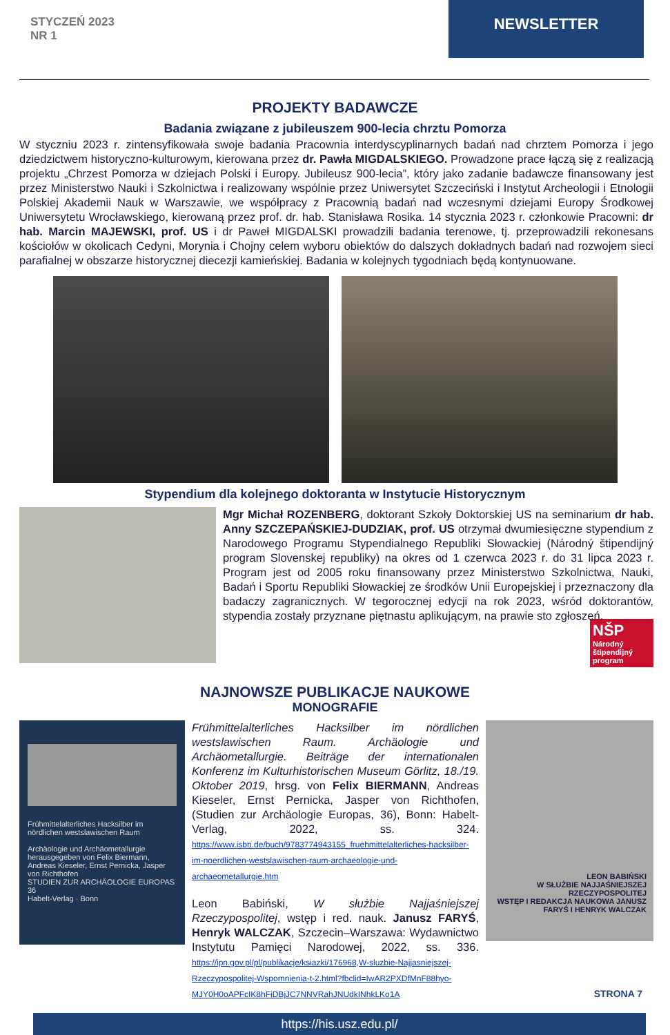STYCZEŃ 2023
NR 1
NEWSLETTER
PROJEKTY BADAWCZE
Badania związane z jubileuszem 900-lecia chrztu Pomorza
W styczniu 2023 r. zintensyfikowała swoje badania Pracownia interdyscyplinarnych badań nad chrztem Pomorza i jego dziedzictwem historyczno-kulturowym, kierowana przez dr. Pawła MIGDALSKIEGO. Prowadzone prace łączą się z realizacją projektu „Chrzest Pomorza w dziejach Polski i Europy. Jubileusz 900-lecia”, który jako zadanie badawcze finansowany jest przez Ministerstwo Nauki i Szkolnictwa i realizowany wspólnie przez Uniwersytet Szczeciński i Instytut Archeologii i Etnologii Polskiej Akademii Nauk w Warszawie, we współpracy z Pracownią badań nad wczesnymi dziejami Europy Środkowej Uniwersytetu Wrocławskiego, kierowaną przez prof. dr. hab. Stanisława Rosika. 14 stycznia 2023 r. członkowie Pracowni: dr hab. Marcin MAJEWSKI, prof. US i dr Paweł MIGDALSKI prowadzili badania terenowe, tj. przeprowadzili rekonesans kościołów w okolicach Cedyni, Morynia i Chojny celem wyboru obiektów do dalszych dokładnych badań nad rozwojem sieci parafialnej w obszarze historycznej diecezji kamieńskiej. Badania w kolejnych tygodniach będą kontynuowane.
Stypendium dla kolejnego doktoranta w Instytucie Historycznym
Mgr Michał ROZENBERG, doktorant Szkoły Doktorskiej US na seminarium dr hab. Anny SZCZEPAŃSKIEJ-DUDZIAK, prof. US otrzymał dwumiesięczne stypendium z Narodowego Programu Stypendialnego Republiki Słowackiej (Národný štipendijný program Slovenskej republiky) na okres od 1 czerwca 2023 r. do 31 lipca 2023 r. Program jest od 2005 roku finansowany przez Ministerstwo Szkolnictwa, Nauki, Badań i Sportu Republiki Słowackiej ze środków Unii Europejskiej i przeznaczony dla badaczy zagranicznych. W tegorocznej edycji na rok 2023, wśród doktorantów, stypendia zostały przyznane piętnastu aplikującym, na prawie sto zgłoszeń.
NŠP
Národný štipendijný program
NAJNOWSZE PUBLIKACJE NAUKOWE
MONOGRAFIE
Frühmittelalterliches Hacksilber im nördlichen westslawischen Raum
Archäologie und Archäometallurgie
herausgegeben von Felix Biermann, Andreas Kieseler, Ernst Pernicka, Jasper von Richthofen
STUDIEN ZUR ARCHÄOLOGIE EUROPAS 36
Habelt-Verlag · Bonn
Frühmittelalterliches Hacksilber im nördlichen westslawischen Raum. Archäologie und Archäometallurgie. Beiträge der internationalen Konferenz im Kulturhistorischen Museum Görlitz, 18./19. Oktober 2019, hrsg. von Felix BIERMANN, Andreas Kieseler, Ernst Pernicka, Jasper von Richthofen, (Studien zur Archäologie Europas, 36), Bonn: Habelt-Verlag, 2022, ss. 324. https://www.isbn.de/buch/9783774943155_fruehmittelalterliches-hacksilber-im-noerdlichen-westslawischen-raum-archaeologie-und-archaeometallurgie.htm
Leon Babiński, W służbie Najjaśniejszej Rzeczypospolitej, wstęp i red. nauk. Janusz FARYŚ, Henryk WALCZAK, Szczecin–Warszawa: Wydawnictwo Instytutu Pamięci Narodowej, 2022, ss. 336. https://ipn.gov.pl/pl/publikacje/ksiazki/176968,W-sluzbie-Najjasniejszej-Rzeczypospolitej-Wspomnienia-t-2.html?fbclid=IwAR2PXDfMnF88hyo-MJY0H0oAPFcIK8hFiDBjJC7NNVRahJNUdkINhkLKo1A
LEON BABIŃSKI
W SŁUŻBIE NAJJAŚNIEJSZEJ RZECZYPOSPOLITEJ
WSTĘP I REDAKCJA NAUKOWA JANUSZ FARYŚ I HENRYK WALCZAK
STRONA 7
https://his.usz.edu.pl/